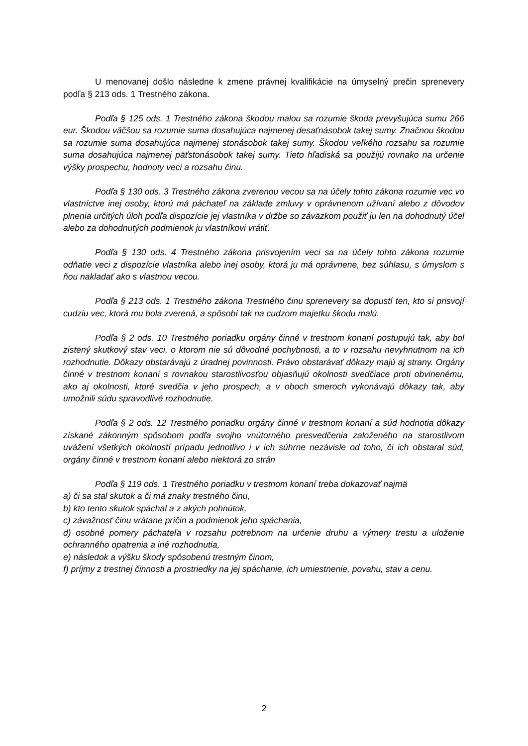U menovanej došlo následne k zmene právnej kvalifikácie na úmyselný prečin sprenevery podľa § 213 ods. 1 Trestného zákona.
Podľa § 125 ods. 1 Trestného zákona škodou malou sa rozumie škoda prevyšujúca sumu 266 eur. Škodou väčšou sa rozumie suma dosahujúca najmenej desaťnásobok takej sumy. Značnou škodou sa rozumie suma dosahujúca najmenej stonásobok takej sumy. Škodou veľkého rozsahu sa rozumie suma dosahujúca najmenej päťstonásobok takej sumy. Tieto hľadiská sa použijú rovnako na určenie výšky prospechu, hodnoty veci a rozsahu činu.
Podľa § 130 ods. 3 Trestného zákona zverenou vecou sa na účely tohto zákona rozumie vec vo vlastníctve inej osoby, ktorú má páchateľ na základe zmluvy v oprávnenom užívaní alebo z dôvodov plnenia určitých úloh podľa dispozície jej vlastníka v držbe so záväzkom použiť ju len na dohodnutý účel alebo za dohodnutých podmienok ju vlastníkovi vrátiť.
Podľa § 130 ods. 4 Trestného zákona prisvojením veci sa na účely tohto zákona rozumie odňatie veci z dispozície vlastníka alebo inej osoby, ktorá ju má oprávnene, bez súhlasu, s úmyslom s ňou nakladať ako s vlastnou vecou.
Podľa § 213 ods. 1 Trestného zákona Trestného činu sprenevery sa dopustí ten, kto si prisvojí cudziu vec, ktorá mu bola zverená, a spôsobí tak na cudzom majetku škodu malú.
Podľa § 2 ods. 10 Trestného poriadku orgány činné v trestnom konaní postupujú tak, aby bol zistený skutkový stav veci, o ktorom nie sú dôvodné pochybnosti, a to v rozsahu nevyhnutnom na ich rozhodnutie. Dôkazy obstarávajú z úradnej povinnosti. Právo obstarávať dôkazy majú aj strany. Orgány činné v trestnom konaní s rovnakou starostlivosťou objasňujú okolnosti svedčiace proti obvinenému, ako aj okolnosti, ktoré svedčia v jeho prospech, a v oboch smeroch vykonávajú dôkazy tak, aby umožnili súdu spravodlivé rozhodnutie.
Podľa § 2 ods. 12 Trestného poriadku orgány činné v trestnom konaní a súd hodnotia dôkazy získané zákonným spôsobom podľa svojho vnútorného presvedčenia založeného na starostlivom uvážení všetkých okolností prípadu jednotlivo i v ich súhrne nezávisle od toho, či ich obstaral súd, orgány činné v trestnom konaní alebo niektorá zo strán
Podľa § 119 ods. 1 Trestného poriadku v trestnom konaní treba dokazovať najmä
a) či sa stal skutok a či má znaky trestného činu,
b) kto tento skutok spáchal a z akých pohnútok,
c) závažnosť činu vrátane príčin a podmienok jeho spáchania,
d) osobné pomery páchateľa v rozsahu potrebnom na určenie druhu a výmery trestu a uloženie ochranného opatrenia a iné rozhodnutia,
e) následok a výšku škody spôsobenú trestným činom,
f) príjmy z trestnej činnosti a prostriedky na jej spáchanie, ich umiestnenie, povahu, stav a cenu.
2